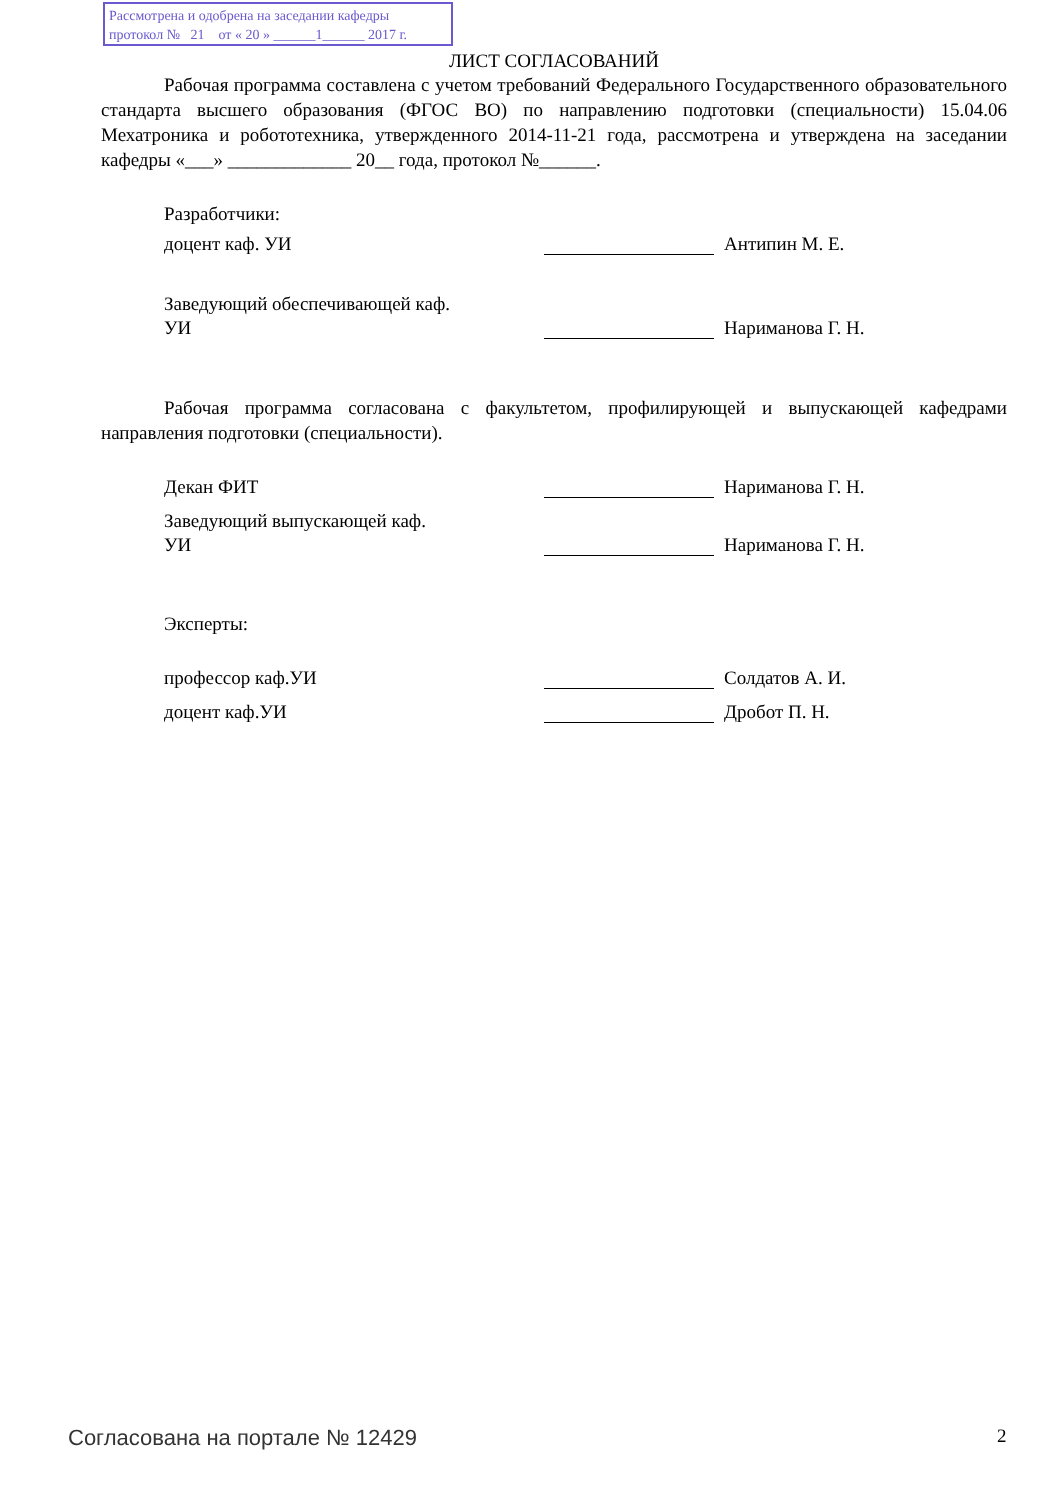Рассмотрена и одобрена на заседании кафедры
протокол № 21 от « 20 » ______1______ 2017 г.
ЛИСТ СОГЛАСОВАНИЙ
Рабочая программа составлена с учетом требований Федерального Государственного образовательного стандарта высшего образования (ФГОС ВО) по направлению подготовки (специальности) 15.04.06 Мехатроника и робототехника, утвержденного 2014-11-21 года, рассмотрена и утверждена на заседании кафедры «___» _____________ 20__ года, протокол №______.
Разработчики:
доцент каф. УИ Антипин М. Е.
Заведующий обеспечивающей каф.
УИ Нариманова Г. Н.
Рабочая программа согласована с факультетом, профилирующей и выпускающей кафедрами направления подготовки (специальности).
Декан ФИТ Нариманова Г. Н.
Заведующий выпускающей каф.
УИ Нариманова Г. Н.
Эксперты:
профессор каф.УИ Солдатов А. И.
доцент каф.УИ Дробот П. Н.
Согласована на портале № 12429 2